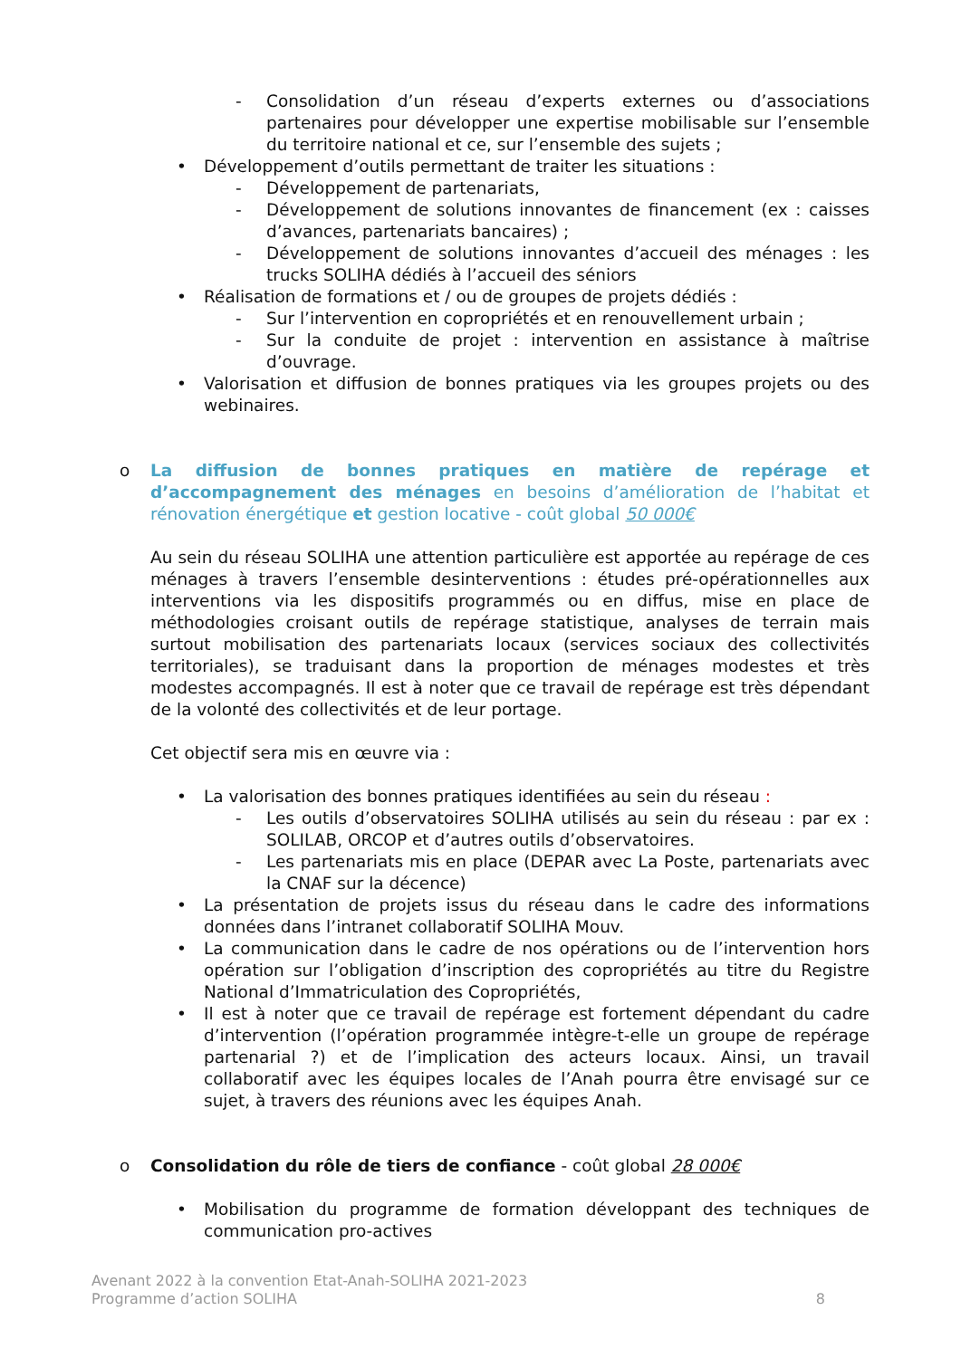- Consolidation d’un réseau d’experts externes ou d’associations partenaires pour développer une expertise mobilisable sur l’ensemble du territoire national et ce, sur l’ensemble des sujets ;
• Développement d’outils permettant de traiter les situations :
- Développement de partenariats,
- Développement de solutions innovantes de financement (ex : caisses d’avances, partenariats bancaires) ;
- Développement de solutions innovantes d’accueil des ménages : les trucks SOLIHA dédiés à l’accueil des séniors
• Réalisation de formations et / ou de groupes de projets dédiés :
- Sur l’intervention en copropriétés et en renouvellement urbain ;
- Sur la conduite de projet : intervention en assistance à maîtrise d’ouvrage.
• Valorisation et diffusion de bonnes pratiques via les groupes projets ou des webinaires.
o La diffusion de bonnes pratiques en matière de repérage et d’accompagnement des ménages en besoins d’amélioration de l’habitat et rénovation énergétique et gestion locative - coût global 50 000€
Au sein du réseau SOLIHA une attention particulière est apportée au repérage de ces ménages à travers l’ensemble desinterventions : études pré-opérationnelles aux interventions via les dispositifs programmés ou en diffus, mise en place de méthodologies croisant outils de repérage statistique, analyses de terrain mais surtout mobilisation des partenariats locaux (services sociaux des collectivités territoriales), se traduisant dans la proportion de ménages modestes et très modestes accompagnés. Il est à noter que ce travail de repérage est très dépendant de la volonté des collectivités et de leur portage.
Cet objectif sera mis en œuvre via :
• La valorisation des bonnes pratiques identifiées au sein du réseau :
- Les outils d’observatoires SOLIHA utilisés au sein du réseau : par ex : SOLILAB, ORCOP et d’autres outils d’observatoires.
- Les partenariats mis en place (DEPAR avec La Poste, partenariats avec la CNAF sur la décence)
• La présentation de projets issus du réseau dans le cadre des informations données dans l’intranet collaboratif SOLIHA Mouv.
• La communication dans le cadre de nos opérations ou de l’intervention hors opération sur l’obligation d’inscription des copropriétés au titre du Registre National d’Immatriculation des Copropriétés,
• Il est à noter que ce travail de repérage est fortement dépendant du cadre d’intervention (l’opération programmée intègre-t-elle un groupe de repérage partenarial ?) et de l’implication des acteurs locaux. Ainsi, un travail collaboratif avec les équipes locales de l’Anah pourra être envisagé sur ce sujet, à travers des réunions avec les équipes Anah.
o Consolidation du rôle de tiers de confiance - coût global 28 000€
• Mobilisation du programme de formation développant des techniques de communication pro-actives
Avenant 2022 à la convention Etat-Anah-SOLIHA 2021-2023
Programme d’action SOLIHA 8